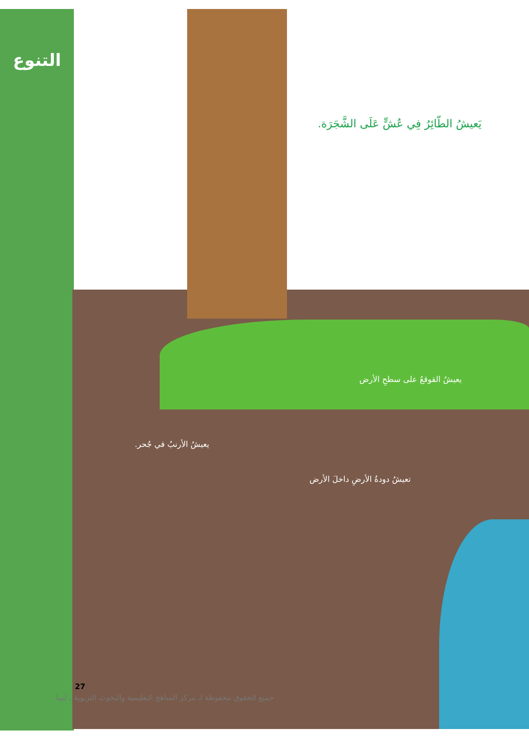التنوع
يَعيشُ الطّائِرُ فِي عُشٍّ عَلَى الشَّجَرَة.
يعيشُ القوقعُ على سطحِ الأرض
يعيشُ الأرنبُ في جُحر.
تعيشُ دودةُ الأرضِ داخلَ الأرض
27
جميع الحقوق محفوظة لـ مركز المناهج التعليمية والبحوث التربوية ـ ليبيا